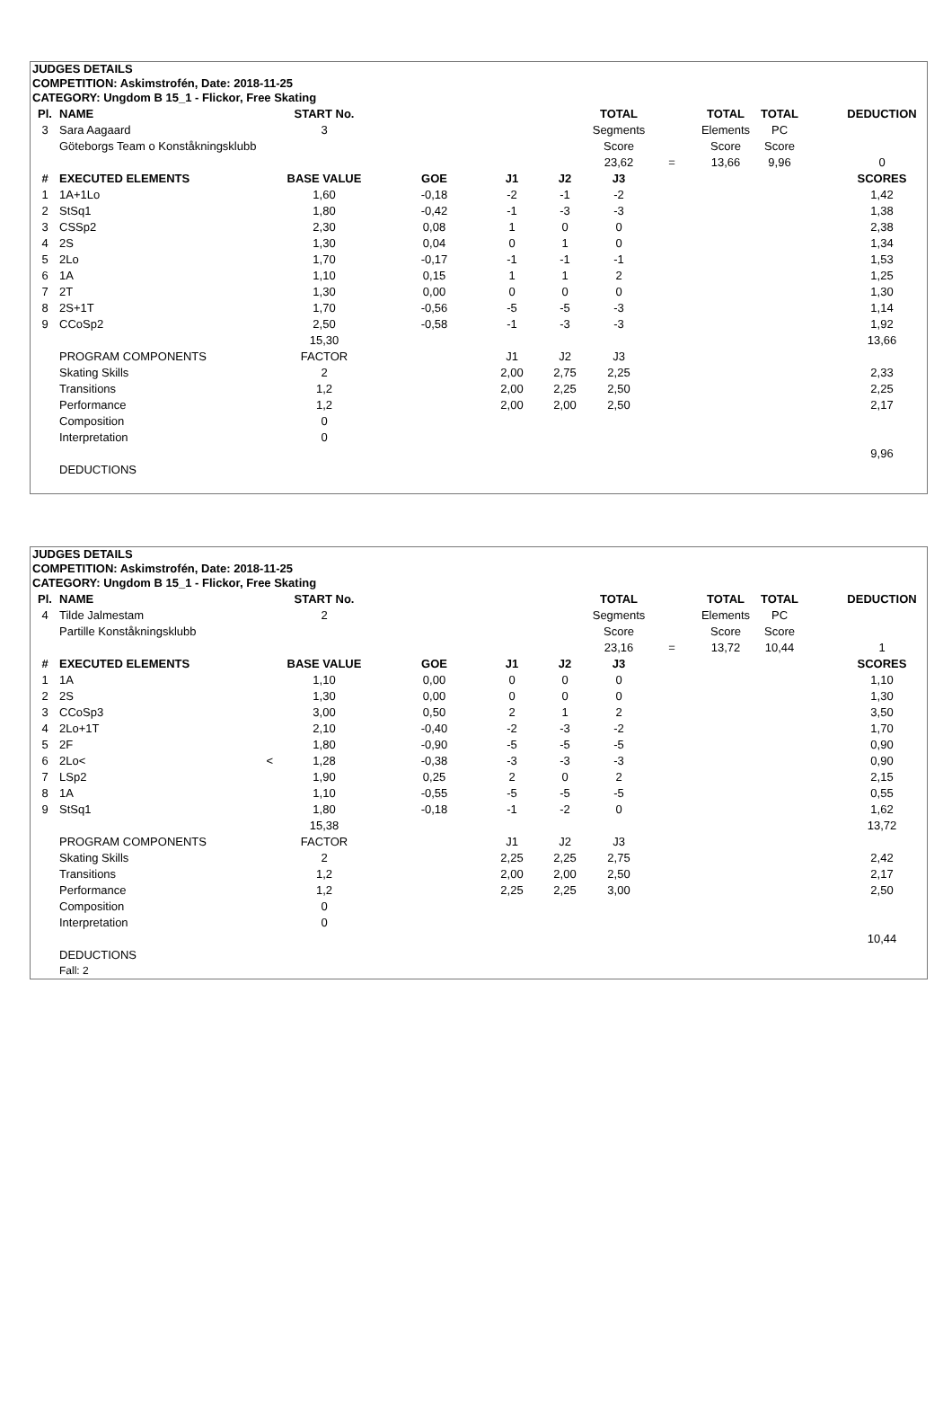JUDGES DETAILS
COMPETITION: Askimstrofén, Date: 2018-11-25
CATEGORY: Ungdom B 15_1 - Flickor, Free Skating
| Pl. | NAME | START No. | | | | TOTAL | | TOTAL | TOTAL | | DEDUCTION |
| 3 | Sara Aagaard | 3 | | | | Segments | | Elements | PC | | |
| | Göteborgs Team o Konståkningsklubb | | | | | Score | | Score | Score | | |
| | | | | | | 23,62 | = | 13,66 | 9,96 | | 0 |
| # | EXECUTED ELEMENTS | BASE VALUE | GOE | J1 | J2 | J3 | | | | | SCORES |
| 1 | 1A+1Lo | 1,60 | -0,18 | -2 | -1 | -2 | | | | | 1,42 |
| 2 | StSq1 | 1,80 | -0,42 | -1 | -3 | -3 | | | | | 1,38 |
| 3 | CSSp2 | 2,30 | 0,08 | 1 | 0 | 0 | | | | | 2,38 |
| 4 | 2S | 1,30 | 0,04 | 0 | 1 | 0 | | | | | 1,34 |
| 5 | 2Lo | 1,70 | -0,17 | -1 | -1 | -1 | | | | | 1,53 |
| 6 | 1A | 1,10 | 0,15 | 1 | 1 | 2 | | | | | 1,25 |
| 7 | 2T | 1,30 | 0,00 | 0 | 0 | 0 | | | | | 1,30 |
| 8 | 2S+1T | 1,70 | -0,56 | -5 | -5 | -3 | | | | | 1,14 |
| 9 | CCoSp2 | 2,50 | -0,58 | -1 | -3 | -3 | | | | | 1,92 |
| | | 15,30 | | | | | | | | | 13,66 |
| | PROGRAM COMPONENTS | FACTOR | | J1 | J2 | J3 | | | | | |
| | Skating Skills | 2 | | 2,00 | 2,75 | 2,25 | | | | | 2,33 |
| | Transitions | 1,2 | | 2,00 | 2,25 | 2,50 | | | | | 2,25 |
| | Performance | 1,2 | | 2,00 | 2,00 | 2,50 | | | | | 2,17 |
| | Composition | 0 | | | | | | | | | |
| | Interpretation | 0 | | | | | | | | | |
| | | | | | | | | | | | 9,96 |
| | DEDUCTIONS | | | | | | | | | | |
JUDGES DETAILS
COMPETITION: Askimstrofén, Date: 2018-11-25
CATEGORY: Ungdom B 15_1 - Flickor, Free Skating
| Pl. | NAME | START No. | | | | TOTAL | | TOTAL | TOTAL | | DEDUCTION |
| 4 | Tilde Jalmestam | 2 | | | | Segments | | Elements | PC | | |
| | Partille Konståkningsklubb | | | | | Score | | Score | Score | | |
| | | | | | | 23,16 | = | 13,72 | 10,44 | | 1 |
| # | EXECUTED ELEMENTS | BASE VALUE | GOE | J1 | J2 | J3 | | | | | SCORES |
| 1 | 1A | 1,10 | 0,00 | 0 | 0 | 0 | | | | | 1,10 |
| 2 | 2S | 1,30 | 0,00 | 0 | 0 | 0 | | | | | 1,30 |
| 3 | CCoSp3 | 3,00 | 0,50 | 2 | 1 | 2 | | | | | 3,50 |
| 4 | 2Lo+1T | 2,10 | -0,40 | -2 | -3 | -2 | | | | | 1,70 |
| 5 | 2F | 1,80 | -0,90 | -5 | -5 | -5 | | | | | 0,90 |
| 6 | 2Lo< < | 1,28 | -0,38 | -3 | -3 | -3 | | | | | 0,90 |
| 7 | LSp2 | 1,90 | 0,25 | 2 | 0 | 2 | | | | | 2,15 |
| 8 | 1A | 1,10 | -0,55 | -5 | -5 | -5 | | | | | 0,55 |
| 9 | StSq1 | 1,80 | -0,18 | -1 | -2 | 0 | | | | | 1,62 |
| | | 15,38 | | | | | | | | | 13,72 |
| | PROGRAM COMPONENTS | FACTOR | | J1 | J2 | J3 | | | | | |
| | Skating Skills | 2 | | 2,25 | 2,25 | 2,75 | | | | | 2,42 |
| | Transitions | 1,2 | | 2,00 | 2,00 | 2,50 | | | | | 2,17 |
| | Performance | 1,2 | | 2,25 | 2,25 | 3,00 | | | | | 2,50 |
| | Composition | 0 | | | | | | | | | |
| | Interpretation | 0 | | | | | | | | | |
| | | | | | | | | | | | 10,44 |
| | DEDUCTIONS | | | | | | | | | | |
| | Fall: 2 | | | | | | | | | | |